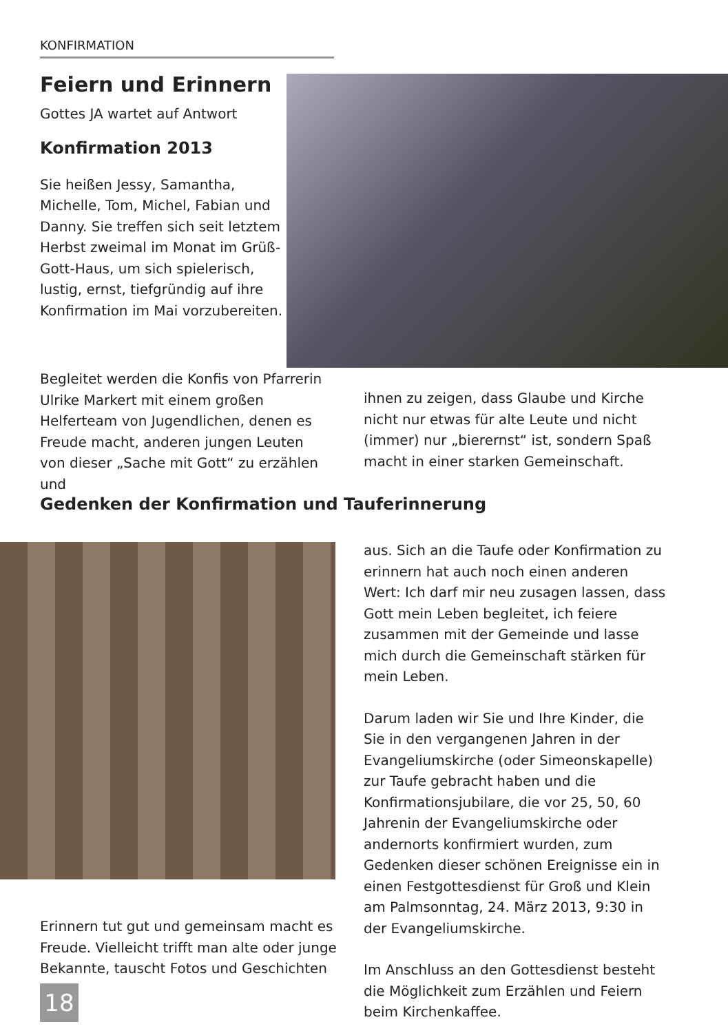KONFIRMATION
Feiern und Erinnern
Gottes JA wartet auf Antwort
Konfirmation 2013
Sie heißen Jessy, Samantha, Michelle, Tom, Michel, Fabian und Danny. Sie treffen sich seit letztem Herbst zweimal im Monat im Grüß-Gott-Haus, um sich spielerisch, lustig, ernst, tiefgründig auf ihre Konfirmation im Mai vorzubereiten.
Begleitet werden die Konfis von Pfarrerin Ulrike Markert mit einem großen Helferteam von Jugendlichen, denen es Freude macht, anderen jungen Leuten von dieser „Sache mit Gott“ zu erzählen und
ihnen zu zeigen, dass Glaube und Kirche nicht nur etwas für alte Leute und nicht (immer) nur „bierernst“ ist, sondern Spaß macht in einer starken Gemeinschaft.
Gedenken der Konfirmation und Tauferinnerung
aus. Sich an die Taufe oder Konfirmation zu erinnern hat auch noch einen anderen Wert: Ich darf mir neu zusagen lassen, dass Gott mein Leben begleitet, ich feiere zusammen mit der Gemeinde und lasse mich durch die Gemeinschaft stärken für mein Leben.
Darum laden wir Sie und Ihre Kinder, die Sie in den vergangenen Jahren in der Evangeliumskirche (oder Simeonskapelle) zur Taufe gebracht haben und die Konfirmationsjubilare, die vor 25, 50, 60 Jahrenin der Evangeliumskirche oder andernorts konfirmiert wurden, zum Gedenken dieser schönen Ereignisse ein in einen Festgottesdienst für Groß und Klein am Palmsonntag, 24. März 2013, 9:30 in der Evangeliumskirche.
Im Anschluss an den Gottesdienst besteht die Möglichkeit zum Erzählen und Feiern beim Kirchenkaffee.
Erinnern tut gut und gemeinsam macht es Freude. Vielleicht trifft man alte oder junge Bekannte, tauscht Fotos und Geschichten
18